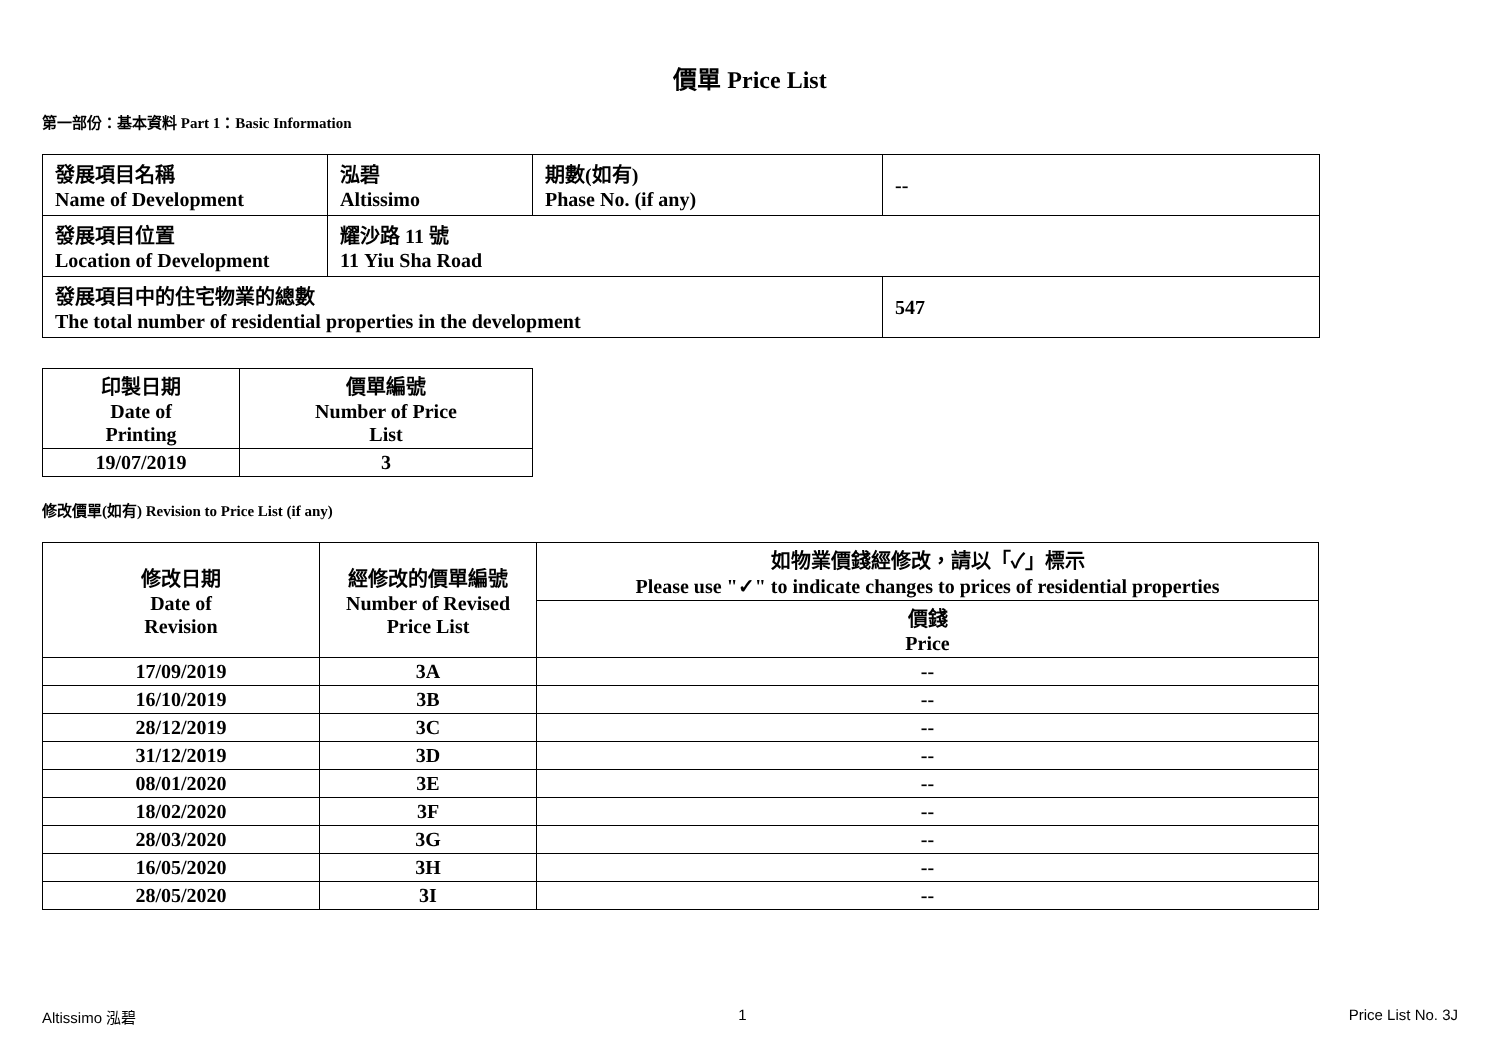價單 Price List
第一部份：基本資料 Part 1：Basic Information
| 發展項目名稱 Name of Development | 泓碧 Altissimo | 期數(如有) Phase No. (if any) | -- |
| 發展項目位置 Location of Development | 耀沙路 11 號 11 Yiu Sha Road | | |
| 發展項目中的住宅物業的總數 The total number of residential properties in the development | | | 547 |
| 印製日期 Date of Printing | 價單編號 Number of Price List |
| 19/07/2019 | 3 |
修改價單(如有) Revision to Price List (if any)
| 修改日期 Date of Revision | 經修改的價單編號 Number of Revised Price List | 如物業價錢經修改，請以「✓」標示 Please use "✓" to indicate changes to prices of residential properties |
| | | 價錢 Price |
| 17/09/2019 | 3A | -- |
| 16/10/2019 | 3B | -- |
| 28/12/2019 | 3C | -- |
| 31/12/2019 | 3D | -- |
| 08/01/2020 | 3E | -- |
| 18/02/2020 | 3F | -- |
| 28/03/2020 | 3G | -- |
| 16/05/2020 | 3H | -- |
| 28/05/2020 | 3I | -- |
Altissimo 泓碧 1 Price List No. 3J